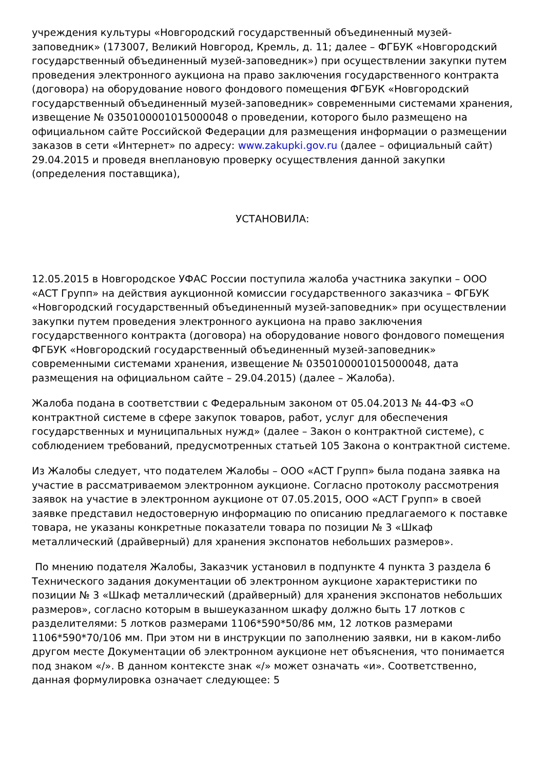учреждения культуры «Новгородский государственный объединенный музей-заповедник» (173007, Великий Новгород, Кремль, д. 11; далее – ФГБУК «Новгородский государственный объединенный музей-заповедник») при осуществлении закупки путем проведения электронного аукциона на право заключения государственного контракта (договора) на оборудование нового фондового помещения ФГБУК «Новгородский государственный объединенный музей-заповедник» современными системами хранения, извещение № 0350100001015000048 о проведении, которого было размещено на официальном сайте Российской Федерации для размещения информации о размещении заказов в сети «Интернет» по адресу: www.zakupki.gov.ru (далее – официальный сайт) 29.04.2015 и проведя внеплановую проверку осуществления данной закупки (определения поставщика),
УСТАНОВИЛА:
12.05.2015 в Новгородское УФАС России поступила жалоба участника закупки – ООО «АСТ Групп» на действия аукционной комиссии государственного заказчика – ФГБУК «Новгородский государственный объединенный музей-заповедник» при осуществлении закупки путем проведения электронного аукциона на право заключения государственного контракта (договора) на оборудование нового фондового помещения ФГБУК «Новгородский государственный объединенный музей-заповедник» современными системами хранения, извещение № 0350100001015000048, дата размещения на официальном сайте – 29.04.2015) (далее – Жалоба).
Жалоба подана в соответствии с Федеральным законом от 05.04.2013 № 44-ФЗ «О контрактной системе в сфере закупок товаров, работ, услуг для обеспечения государственных и муниципальных нужд» (далее – Закон о контрактной системе), с соблюдением требований, предусмотренных статьей 105 Закона о контрактной системе.
Из Жалобы следует, что подателем Жалобы – ООО «АСТ Групп» была подана заявка на участие в рассматриваемом электронном аукционе. Согласно протоколу рассмотрения заявок на участие в электронном аукционе от 07.05.2015, ООО «АСТ Групп» в своей заявке представил недостоверную информацию по описанию предлагаемого к поставке товара, не указаны конкретные показатели товара по позиции № 3 «Шкаф металлический (драйверный) для хранения экспонатов небольших размеров».
По мнению подателя Жалобы, Заказчик установил в подпункте 4 пункта 3 раздела 6 Технического задания документации об электронном аукционе характеристики по позиции № 3 «Шкаф металлический (драйверный) для хранения экспонатов небольших размеров», согласно которым в вышеуказанном шкафу должно быть 17 лотков с разделителями: 5 лотков размерами 1106*590*50/86 мм, 12 лотков размерами 1106*590*70/106 мм. При этом ни в инструкции по заполнению заявки, ни в каком-либо другом месте Документации об электронном аукционе нет объяснения, что понимается под знаком «/». В данном контексте знак «/» может означать «и». Соответственно, данная формулировка означает следующее: 5